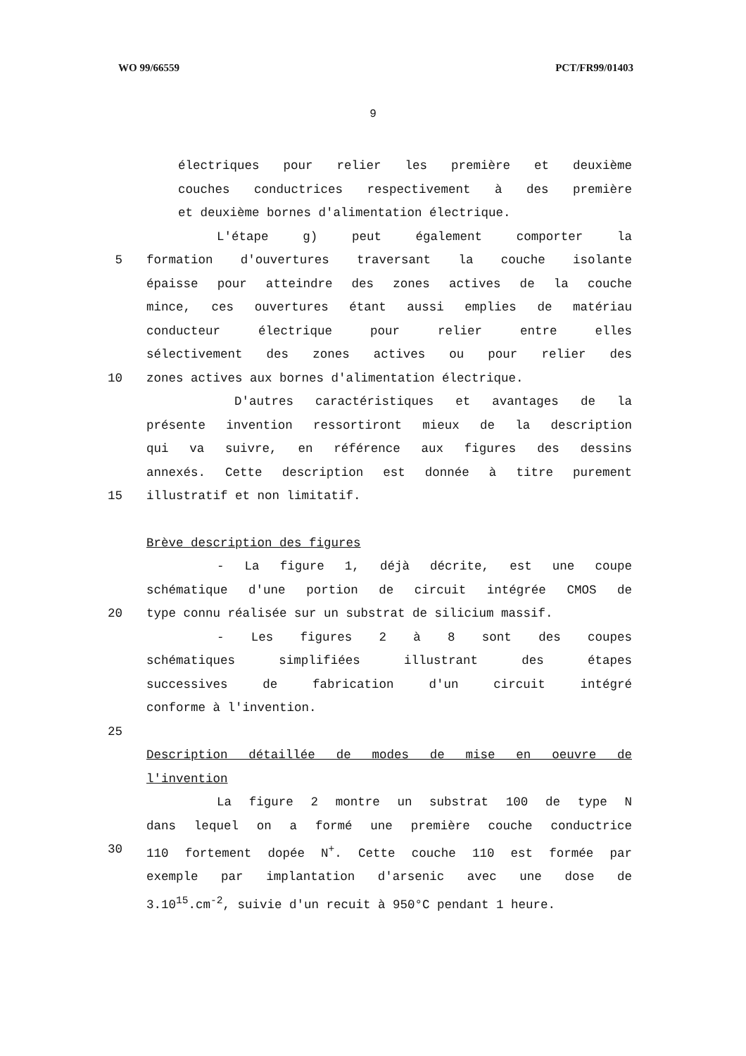WO 99/66559 PCT/FR99/01403
9
électriques pour relier les première et deuxième
couches conductrices respectivement à des première
et deuxième bornes d'alimentation électrique.
L'étape g) peut également comporter la
5 formation d'ouvertures traversant la couche isolante
épaisse pour atteindre des zones actives de la couche
mince, ces ouvertures étant aussi emplies de matériau
conducteur électrique pour relier entre elles
sélectivement des zones actives ou pour relier des
10 zones actives aux bornes d'alimentation électrique.
D'autres caractéristiques et avantages de la
présente invention ressortiront mieux de la description
qui va suivre, en référence aux figures des dessins
annexés. Cette description est donnée à titre purement
15 illustratif et non limitatif.
Brève description des figures
- La figure 1, déjà décrite, est une coupe
schématique d'une portion de circuit intégrée CMOS de
20 type connu réalisée sur un substrat de silicium massif.
- Les figures 2 à 8 sont des coupes
schématiques simplifiées illustrant des étapes
successives de fabrication d'un circuit intégré
conforme à l'invention.
25
Description détaillée de modes de mise en oeuvre de
l'invention
La figure 2 montre un substrat 100 de type N
dans lequel on a formé une première couche conductrice
30 110 fortement dopée N<sup>+</sup>. Cette couche 110 est formée par
exemple par implantation d'arsenic avec une dose de
3.10<sup>15</sup>.cm<sup>-2</sup>, suivie d'un recuit à 950°C pendant 1 heure.